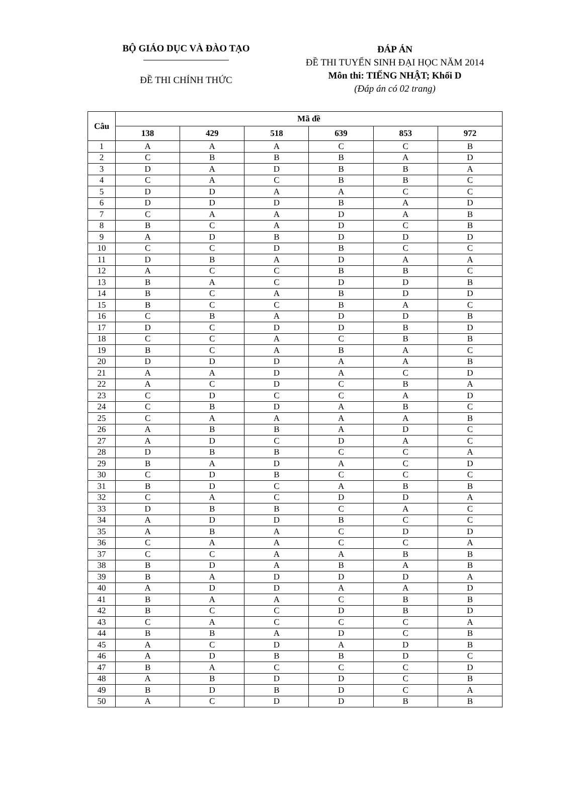BỘ GIÁO DỤC VÀ ĐÀO TẠO
ĐỀ THI CHÍNH THỨC
ĐÁP ÁN
ĐỀ THI TUYỂN SINH ĐẠI HỌC NĂM 2014
Môn thi: TIẾNG NHẬT; Khối D
(Đáp án có 02 trang)
| Câu | Mã đề | | | | | |
| --- | --- | --- | --- | --- | --- | --- |
| | 138 | 429 | 518 | 639 | 853 | 972 |
| 1 | A | A | A | C | C | B |
| 2 | C | B | B | B | A | D |
| 3 | D | A | D | B | B | A |
| 4 | C | A | C | B | B | C |
| 5 | D | D | A | A | C | C |
| 6 | D | D | D | B | A | D |
| 7 | C | A | A | D | A | B |
| 8 | B | C | A | D | C | B |
| 9 | A | D | B | D | D | D |
| 10 | C | C | D | B | C | C |
| 11 | D | B | A | D | A | A |
| 12 | A | C | C | B | B | C |
| 13 | B | A | C | D | D | B |
| 14 | B | C | A | B | D | D |
| 15 | B | C | C | B | A | C |
| 16 | C | B | A | D | D | B |
| 17 | D | C | D | D | B | D |
| 18 | C | C | A | C | B | B |
| 19 | B | C | A | B | A | C |
| 20 | D | D | D | A | A | B |
| 21 | A | A | D | A | C | D |
| 22 | A | C | D | C | B | A |
| 23 | C | D | C | C | A | D |
| 24 | C | B | D | A | B | C |
| 25 | C | A | A | A | A | B |
| 26 | A | B | B | A | D | C |
| 27 | A | D | C | D | A | C |
| 28 | D | B | B | C | C | A |
| 29 | B | A | D | A | C | D |
| 30 | C | D | B | C | C | C |
| 31 | B | D | C | A | B | B |
| 32 | C | A | C | D | D | A |
| 33 | D | B | B | C | A | C |
| 34 | A | D | D | B | C | C |
| 35 | A | B | A | C | D | D |
| 36 | C | A | A | C | C | A |
| 37 | C | C | A | A | B | B |
| 38 | B | D | A | B | A | B |
| 39 | B | A | D | D | D | A |
| 40 | A | D | D | A | A | D |
| 41 | B | A | A | C | B | B |
| 42 | B | C | C | D | B | D |
| 43 | C | A | C | C | C | A |
| 44 | B | B | A | D | C | B |
| 45 | A | C | D | A | D | B |
| 46 | A | D | B | B | D | C |
| 47 | B | A | C | C | C | D |
| 48 | A | B | D | D | C | B |
| 49 | B | D | B | D | C | A |
| 50 | A | C | D | D | B | B |